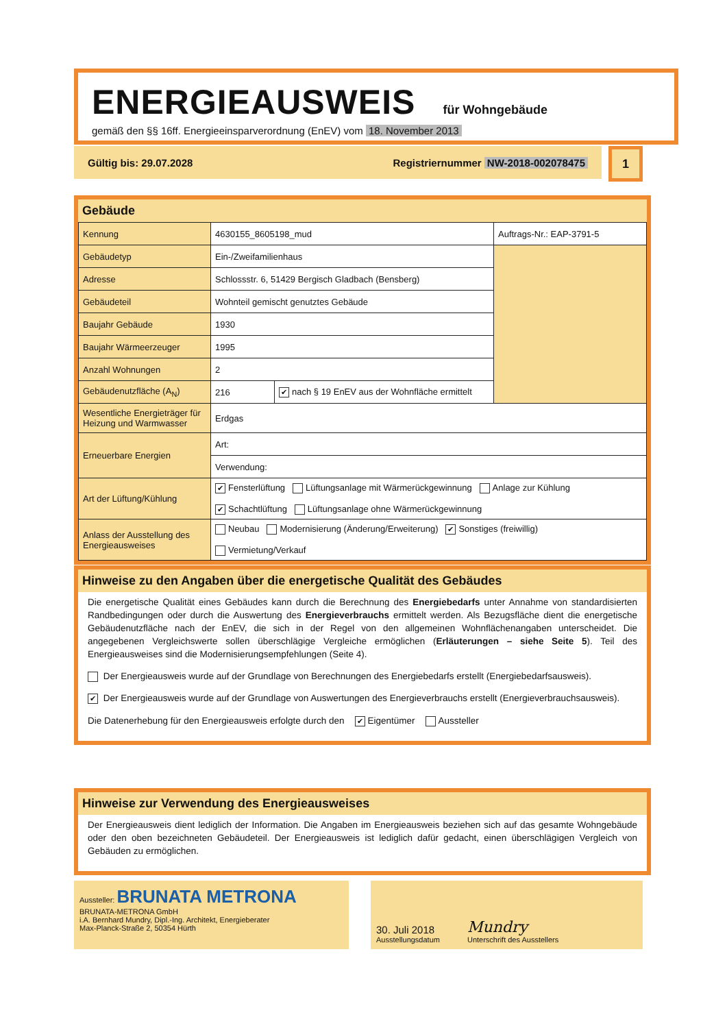ENERGIEAUSWEIS für Wohngebäude
gemäß den §§ 16ff. Energieeinsparverordnung (EnEV) vom 18. November 2013
Gültig bis: 29.07.2028 Registriernummer NW-2018-002078475 1
Gebäude
| Kennung | 4630155_8605198_mud | | Auftrags-Nr.: EAP-3791-5 |
| Gebäudetyp | Ein-/Zweifamilienhaus | | |
| Adresse | Schlossstr. 6, 51429 Bergisch Gladbach (Bensberg) | | |
| Gebäudeteil | Wohnteil gemischt genutztes Gebäude | | |
| Baujahr Gebäude | 1930 | | |
| Baujahr Wärmeerzeuger | 1995 | | |
| Anzahl Wohnungen | 2 | | |
| Gebäudenutzfläche (A<sub>N</sub>) | 216 | ✔ nach § 19 EnEV aus der Wohnfläche ermittelt | |
| Wesentliche Energieträger für Heizung und Warmwasser | Erdgas | | |
| Erneuerbare Energien | Art: | | |
| | Verwendung: | | |
| Art der Lüftung/Kühlung | ✔ Fensterlüftung Lüftungsanlage mit Wärmerückgewinnung Anlage zur Kühlung ✔ Schachtlüftung Lüftungsanlage ohne Wärmerückgewinnung | | |
| Anlass der Ausstellung des Energieausweises | Neubau Modernisierung (Änderung/Erweiterung) ✔ Sonstiges (freiwillig) Vermietung/Verkauf | | |
Hinweise zu den Angaben über die energetische Qualität des Gebäudes
Die energetische Qualität eines Gebäudes kann durch die Berechnung des Energiebedarfs unter Annahme von standardisierten Randbedingungen oder durch die Auswertung des Energieverbrauchs ermittelt werden. Als Bezugsfläche dient die energetische Gebäudenutzfläche nach der EnEV, die sich in der Regel von den allgemeinen Wohnflächenangaben unterscheidet. Die angegebenen Vergleichswerte sollen überschlägige Vergleiche ermöglichen (Erläuterungen – siehe Seite 5). Teil des Energieausweises sind die Modernisierungsempfehlungen (Seite 4).
Der Energieausweis wurde auf der Grundlage von Berechnungen des Energiebedarfs erstellt (Energiebedarfsausweis).
✔ Der Energieausweis wurde auf der Grundlage von Auswertungen des Energieverbrauchs erstellt (Energieverbrauchsausweis).
Die Datenerhebung für den Energieausweis erfolgte durch den ✔ Eigentümer Aussteller
Hinweise zur Verwendung des Energieausweises
Der Energieausweis dient lediglich der Information. Die Angaben im Energieausweis beziehen sich auf das gesamte Wohngebäude oder den oben bezeichneten Gebäudeteil. Der Energieausweis ist lediglich dafür gedacht, einen überschlägigen Vergleich von Gebäuden zu ermöglichen.
Aussteller: BRUNATA METRONA
BRUNATA-METRONA GmbH
i.A. Bernhard Mundry, Dipl.-Ing. Architekt, Energieberater
Max-Planck-Straße 2, 50354 Hürth
30. Juli 2018
Ausstellungsdatum
Mundry
Unterschrift des Ausstellers